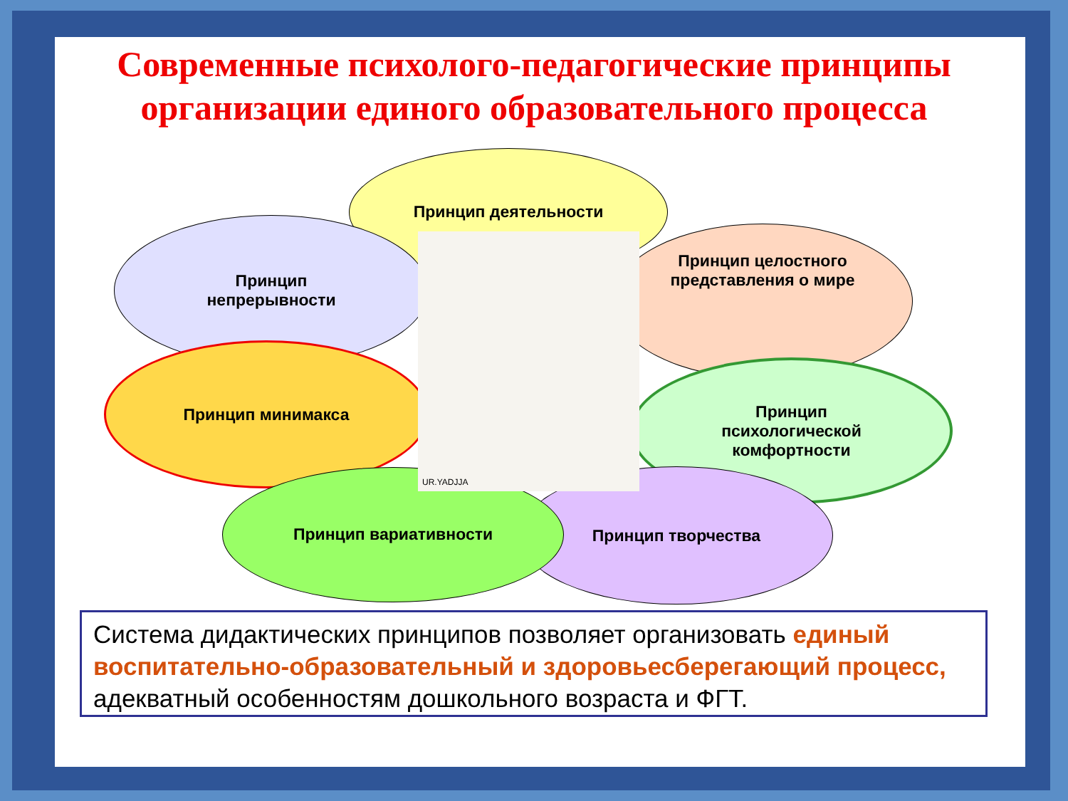Современные психолого-педагогические принципы организации единого образовательного процесса
Принцип деятельности
Принцип
непрерывности
Принцип целостного
представления о мире
Принцип минимакса
Принцип
психологической
комфортности
Принцип творчества
Принцип вариативности
UR.YADJJA
Система дидактических принципов позволяет организовать единый воспитательно-образовательный и здоровьесберегающий процесс, адекватный особенностям дошкольного возраста и ФГТ.